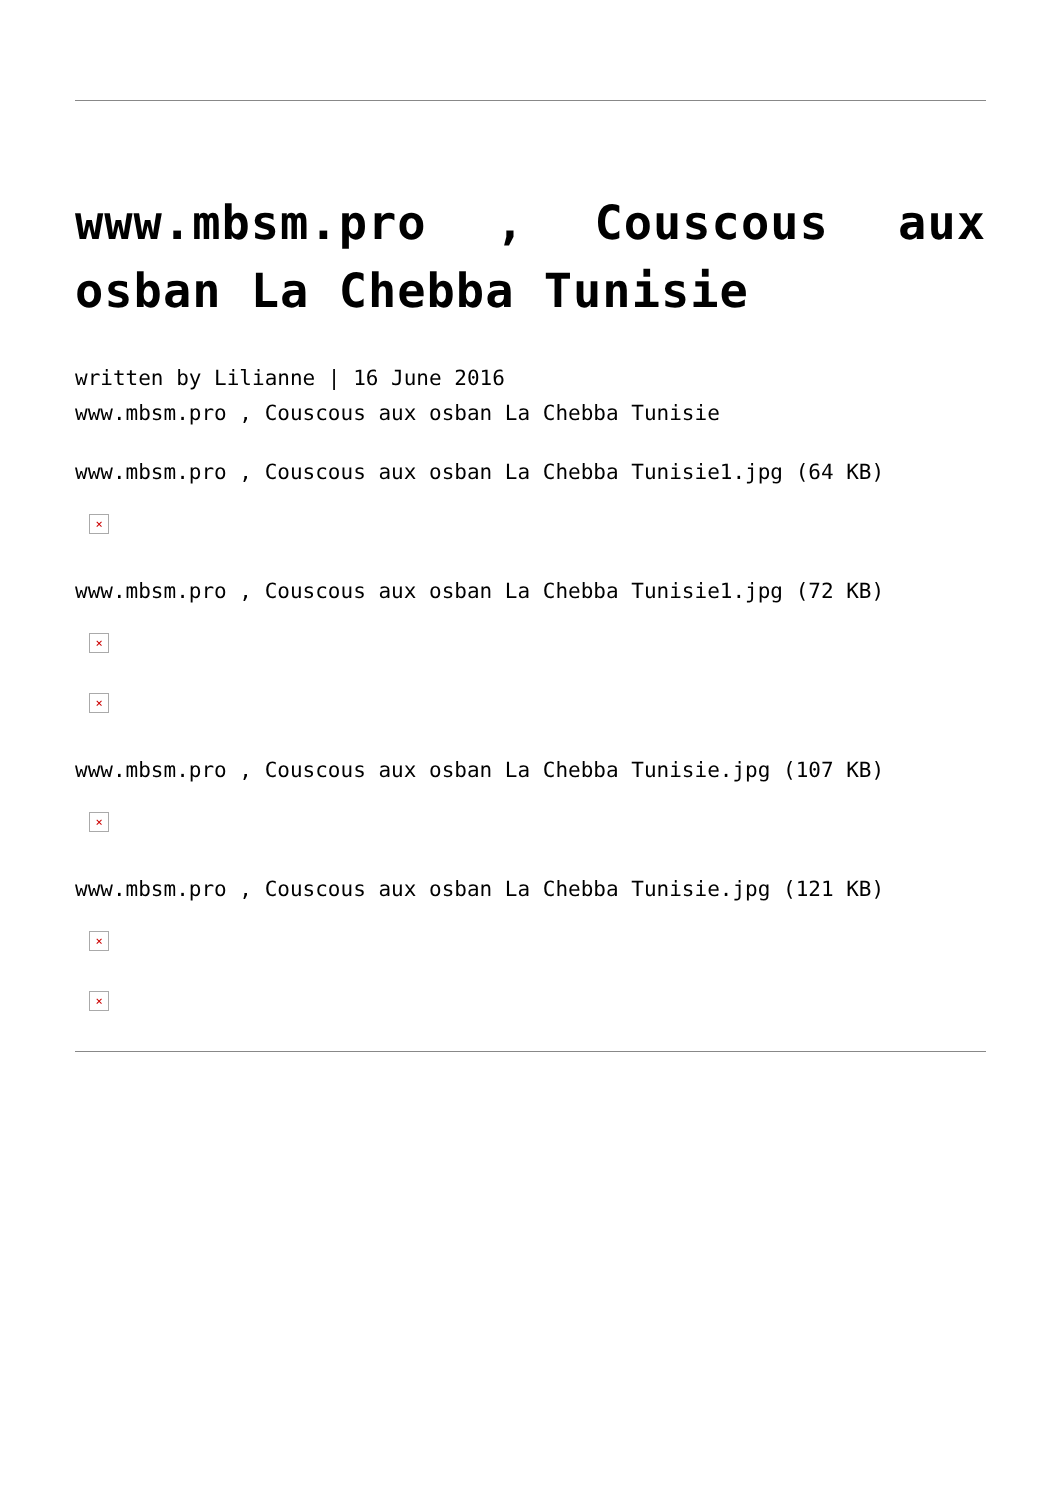www.mbsm.pro , Couscous aux osban La Chebba Tunisie
written by Lilianne | 16 June 2016
www.mbsm.pro , Couscous aux osban La Chebba Tunisie
www.mbsm.pro , Couscous aux osban La Chebba Tunisie1.jpg (64 KB)
×
www.mbsm.pro , Couscous aux osban La Chebba Tunisie1.jpg (72 KB)
×
×
www.mbsm.pro , Couscous aux osban La Chebba Tunisie.jpg (107 KB)
×
www.mbsm.pro , Couscous aux osban La Chebba Tunisie.jpg (121 KB)
×
×